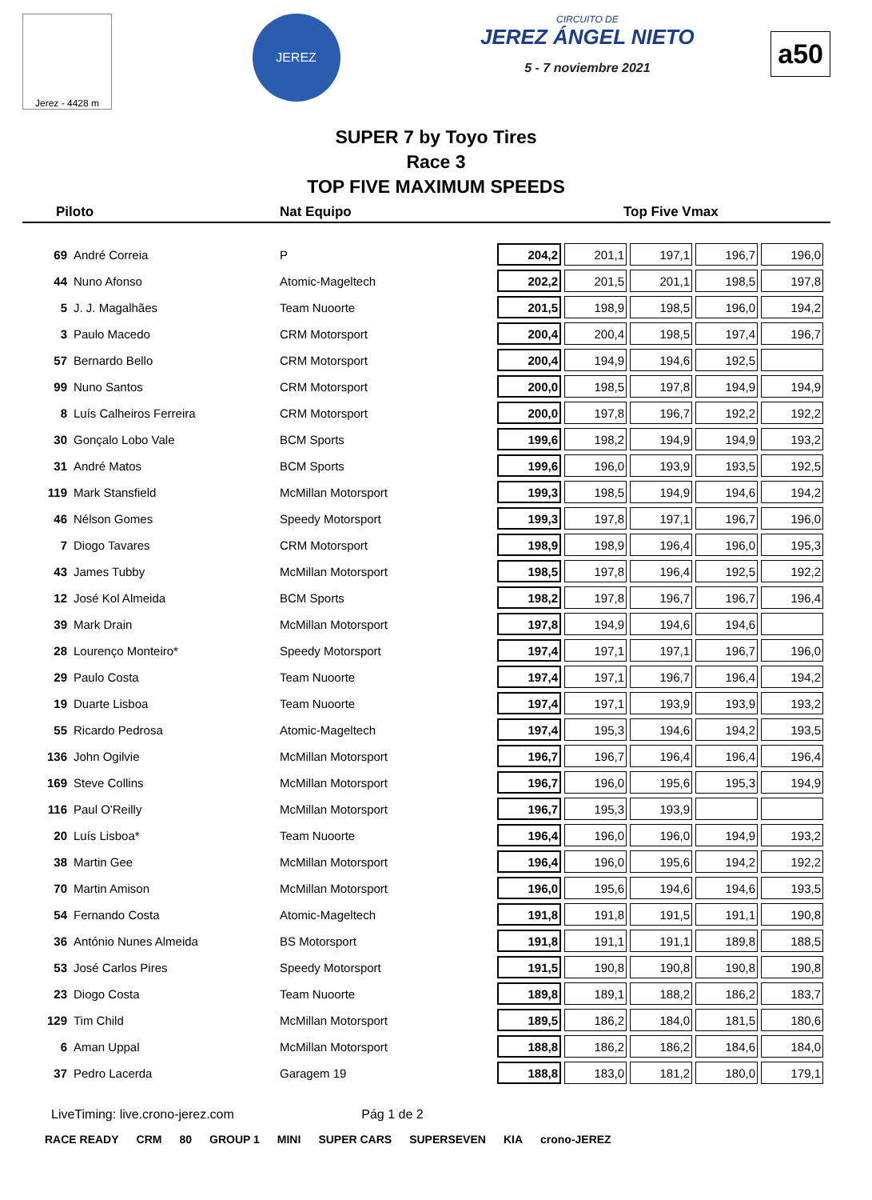Jerez - 4428 m
JEREZ
CIRCUITO DE
JEREZ ÁNGEL NIETO
5 - 7 noviembre 2021
a50
SUPER 7 by Toyo Tires
Race 3
TOP FIVE MAXIMUM SPEEDS
Piloto Nat Equipo Top Five Vmax
| 69 | André Correia | P | 204,2 | 201,1 | 197,1 | 196,7 | 196,0 |
| 44 | Nuno Afonso | Atomic-Mageltech | 202,2 | 201,5 | 201,1 | 198,5 | 197,8 |
| 5 | J. J. Magalhães | Team Nuoorte | 201,5 | 198,9 | 198,5 | 196,0 | 194,2 |
| 3 | Paulo Macedo | CRM Motorsport | 200,4 | 200,4 | 198,5 | 197,4 | 196,7 |
| 57 | Bernardo Bello | CRM Motorsport | 200,4 | 194,9 | 194,6 | 192,5 | |
| 99 | Nuno Santos | CRM Motorsport | 200,0 | 198,5 | 197,8 | 194,9 | 194,9 |
| 8 | Luís Calheiros Ferreira | CRM Motorsport | 200,0 | 197,8 | 196,7 | 192,2 | 192,2 |
| 30 | Gonçalo Lobo Vale | BCM Sports | 199,6 | 198,2 | 194,9 | 194,9 | 193,2 |
| 31 | André Matos | BCM Sports | 199,6 | 196,0 | 193,9 | 193,5 | 192,5 |
| 119 | Mark Stansfield | McMillan Motorsport | 199,3 | 198,5 | 194,9 | 194,6 | 194,2 |
| 46 | Nélson Gomes | Speedy Motorsport | 199,3 | 197,8 | 197,1 | 196,7 | 196,0 |
| 7 | Diogo Tavares | CRM Motorsport | 198,9 | 198,9 | 196,4 | 196,0 | 195,3 |
| 43 | James Tubby | McMillan Motorsport | 198,5 | 197,8 | 196,4 | 192,5 | 192,2 |
| 12 | José Kol Almeida | BCM Sports | 198,2 | 197,8 | 196,7 | 196,7 | 196,4 |
| 39 | Mark Drain | McMillan Motorsport | 197,8 | 194,9 | 194,6 | 194,6 | |
| 28 | Lourenço Monteiro* | Speedy Motorsport | 197,4 | 197,1 | 197,1 | 196,7 | 196,0 |
| 29 | Paulo Costa | Team Nuoorte | 197,4 | 197,1 | 196,7 | 196,4 | 194,2 |
| 19 | Duarte Lisboa | Team Nuoorte | 197,4 | 197,1 | 193,9 | 193,9 | 193,2 |
| 55 | Ricardo Pedrosa | Atomic-Mageltech | 197,4 | 195,3 | 194,6 | 194,2 | 193,5 |
| 136 | John Ogilvie | McMillan Motorsport | 196,7 | 196,7 | 196,4 | 196,4 | 196,4 |
| 169 | Steve Collins | McMillan Motorsport | 196,7 | 196,0 | 195,6 | 195,3 | 194,9 |
| 116 | Paul O'Reilly | McMillan Motorsport | 196,7 | 195,3 | 193,9 | | |
| 20 | Luís Lisboa* | Team Nuoorte | 196,4 | 196,0 | 196,0 | 194,9 | 193,2 |
| 38 | Martin Gee | McMillan Motorsport | 196,4 | 196,0 | 195,6 | 194,2 | 192,2 |
| 70 | Martin Amison | McMillan Motorsport | 196,0 | 195,6 | 194,6 | 194,6 | 193,5 |
| 54 | Fernando Costa | Atomic-Mageltech | 191,8 | 191,8 | 191,5 | 191,1 | 190,8 |
| 36 | António Nunes Almeida | BS Motorsport | 191,8 | 191,1 | 191,1 | 189,8 | 188,5 |
| 53 | José Carlos Pires | Speedy Motorsport | 191,5 | 190,8 | 190,8 | 190,8 | 190,8 |
| 23 | Diogo Costa | Team Nuoorte | 189,8 | 189,1 | 188,2 | 186,2 | 183,7 |
| 129 | Tim Child | McMillan Motorsport | 189,5 | 186,2 | 184,0 | 181,5 | 180,6 |
| 6 | Aman Uppal | McMillan Motorsport | 188,8 | 186,2 | 186,2 | 184,6 | 184,0 |
| 37 | Pedro Lacerda | Garagem 19 | 188,8 | 183,0 | 181,2 | 180,0 | 179,1 |
LiveTiming: live.crono-jerez.com Pág 1 de 2
RACE READY CRM 80 GROUP 1 MINI SUPER CARS SUPERSEVEN KIA crono-JEREZ